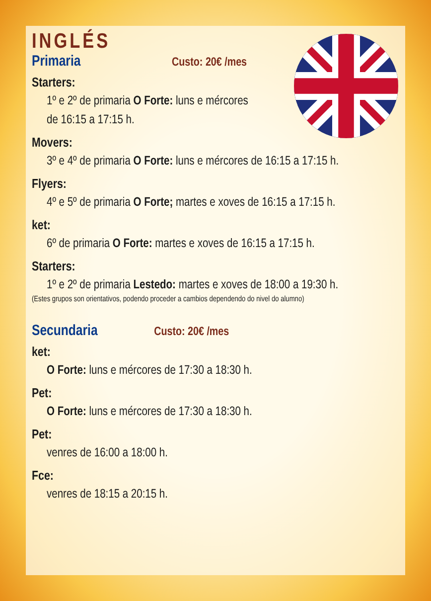INGLÉS
Primaria
Custo: 20€ /mes
Starters:
1º e 2º de primaria O Forte: luns e mércores
de 16:15 a 17:15 h.
Movers:
3º e 4º de primaria O Forte: luns e mércores de 16:15 a 17:15 h.
Flyers:
4º e 5º de primaria O Forte; martes e xoves de 16:15 a 17:15 h.
ket:
6º de primaria O Forte: martes e xoves de 16:15 a 17:15 h.
Starters:
1º e 2º de primaria Lestedo: martes e xoves de 18:00 a 19:30 h.
(Estes grupos son orientativos, podendo proceder a cambios dependendo do nivel do alumno)
Secundaria
Custo: 20€ /mes
ket:
O Forte: luns e mércores de 17:30 a 18:30 h.
Pet:
O Forte: luns e mércores de 17:30 a 18:30 h.
Pet:
venres de 16:00 a 18:00 h.
Fce:
venres de 18:15 a 20:15 h.